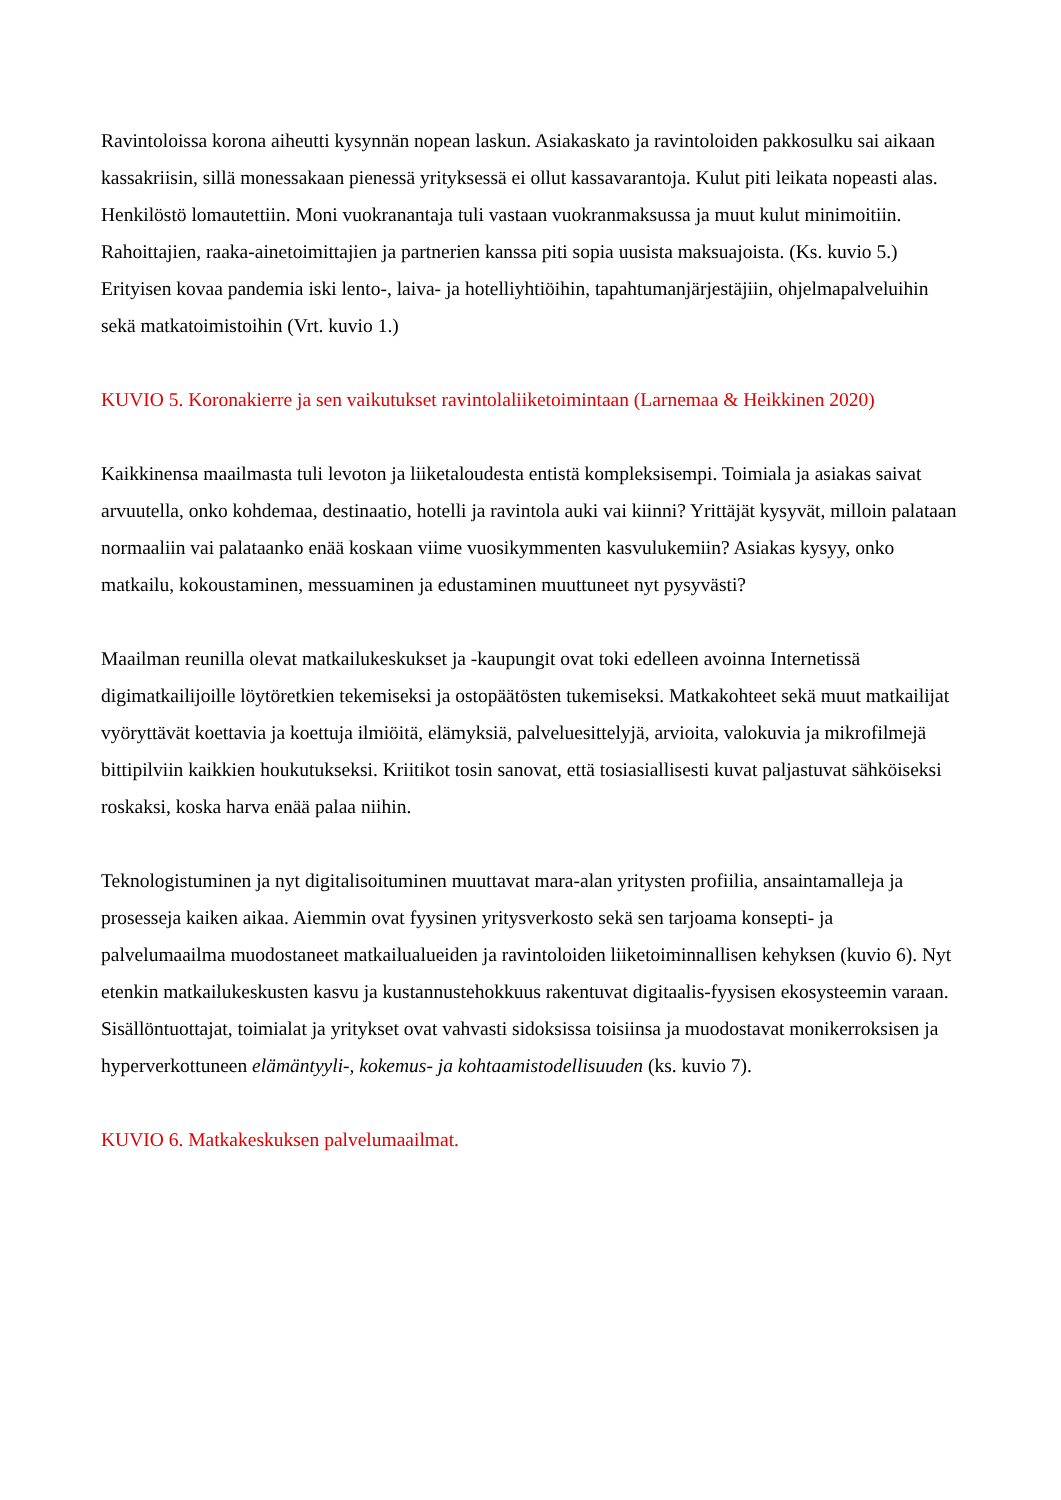Ravintoloissa korona aiheutti kysynnän nopean laskun. Asiakaskato ja ravintoloiden pakkosulku sai aikaan kassakriisin, sillä monessakaan pienessä yrityksessä ei ollut kassavarantoja. Kulut piti leikata nopeasti alas. Henkilöstö lomautettiin. Moni vuokranantaja tuli vastaan vuokranmaksussa ja muut kulut minimoitiin. Rahoittajien, raaka-ainetoimittajien ja partnerien kanssa piti sopia uusista maksuajoista. (Ks. kuvio 5.) Erityisen kovaa pandemia iski lento-, laiva- ja hotelliyhtiöihin, tapahtumanjärjestäjiin, ohjelmapalveluihin sekä matkatoimistoihin (Vrt. kuvio 1.)
KUVIO 5. Koronakierre ja sen vaikutukset ravintolaliiketoimintaan (Larnemaa & Heikkinen 2020)
Kaikkinensa maailmasta tuli levoton ja liiketaloudesta entistä kompleksisempi. Toimiala ja asiakas saivat arvuutella, onko kohdemaa, destinaatio, hotelli ja ravintola auki vai kiinni? Yrittäjät kysyvät, milloin palataan normaaliin vai palataanko enää koskaan viime vuosikymmenten kasvulukemiin? Asiakas kysyy, onko matkailu, kokoustaminen, messuaminen ja edustaminen muuttuneet nyt pysyvästi?
Maailman reunilla olevat matkailukeskukset ja -kaupungit ovat toki edelleen avoinna Internetissä digimatkailijoille löytöretkien tekemiseksi ja ostopäätösten tukemiseksi. Matkakohteet sekä muut matkailijat vyöryttävät koettavia ja koettuja ilmiöitä, elämyksiä, palveluesittelyjä, arvioita, valokuvia ja mikrofilmejä bittipilviin kaikkien houkutukseksi. Kriitikot tosin sanovat, että tosiasiallisesti kuvat paljastuvat sähköiseksi roskaksi, koska harva enää palaa niihin.
Teknologistuminen ja nyt digitalisoituminen muuttavat mara-alan yritysten profiilia, ansaintamalleja ja prosesseja kaiken aikaa. Aiemmin ovat fyysinen yritysverkosto sekä sen tarjoama konsepti- ja palvelumaailma muodostaneet matkailualueiden ja ravintoloiden liiketoiminnallisen kehyksen (kuvio 6). Nyt etenkin matkailukeskusten kasvu ja kustannustehokkuus rakentuvat digitaalis-fyysisen ekosysteemin varaan. Sisällöntuottajat, toimialat ja yritykset ovat vahvasti sidoksissa toisiinsa ja muodostavat monikerroksisen ja hyperverkottuneen elämäntyyli-, kokemus- ja kohtaamistodellisuuden (ks. kuvio 7).
KUVIO 6. Matkakeskuksen palvelumaailmat.